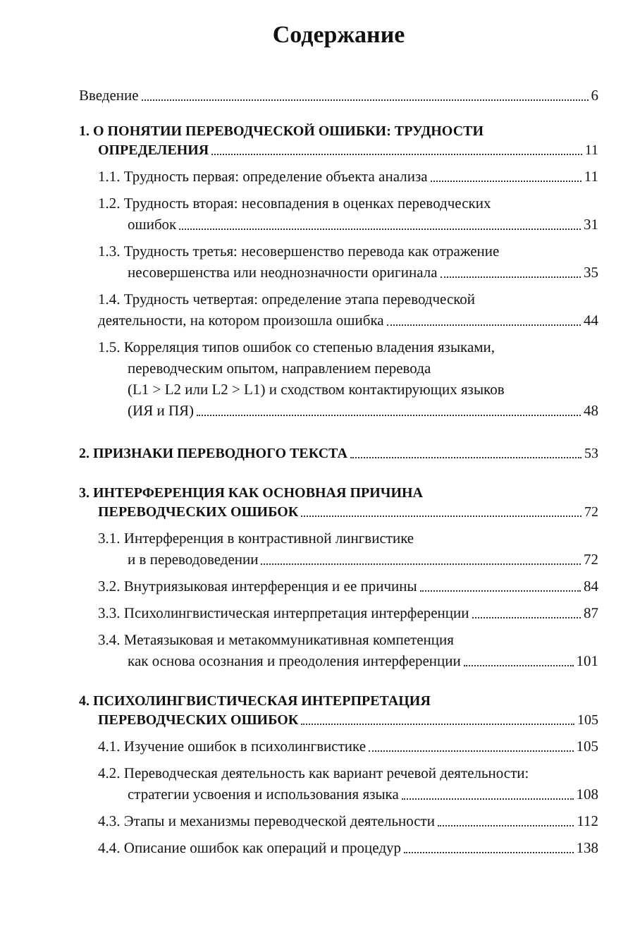Содержание
Введение 6
1. О ПОНЯТИИ ПЕРЕВОДЧЕСКОЙ ОШИБКИ: ТРУДНОСТИ
ОПРЕДЕЛЕНИЯ 11
1.1. Трудность первая: определение объекта анализа 11
1.2. Трудность вторая: несовпадения в оценках переводческих
ошибок 31
1.3. Трудность третья: несовершенство перевода как отражение
несовершенства или неоднозначности оригинала 35
1.4. Трудность четвертая: определение этапа переводческой
деятельности, на котором произошла ошибка 44
1.5. Корреляция типов ошибок со степенью владения языками,
переводческим опытом, направлением перевода
(L1 > L2 или L2 > L1) и сходством контактирующих языков
(ИЯ и ПЯ) 48
2. ПРИЗНАКИ ПЕРЕВОДНОГО ТЕКСТА 53
3. ИНТЕРФЕРЕНЦИЯ КАК ОСНОВНАЯ ПРИЧИНА
ПЕРЕВОДЧЕСКИХ ОШИБОК 72
3.1. Интерференция в контрастивной лингвистике
и в переводоведении 72
3.2. Внутриязыковая интерференция и ее причины 84
3.3. Психолингвистическая интерпретация интерференции 87
3.4. Метаязыковая и метакоммуникативная компетенция
как основа осознания и преодоления интерференции 101
4. ПСИХОЛИНГВИСТИЧЕСКАЯ ИНТЕРПРЕТАЦИЯ
ПЕРЕВОДЧЕСКИХ ОШИБОК 105
4.1. Изучение ошибок в психолингвистике 105
4.2. Переводческая деятельность как вариант речевой деятельности:
стратегии усвоения и использования языка 108
4.3. Этапы и механизмы переводческой деятельности 112
4.4. Описание ошибок как операций и процедур 138